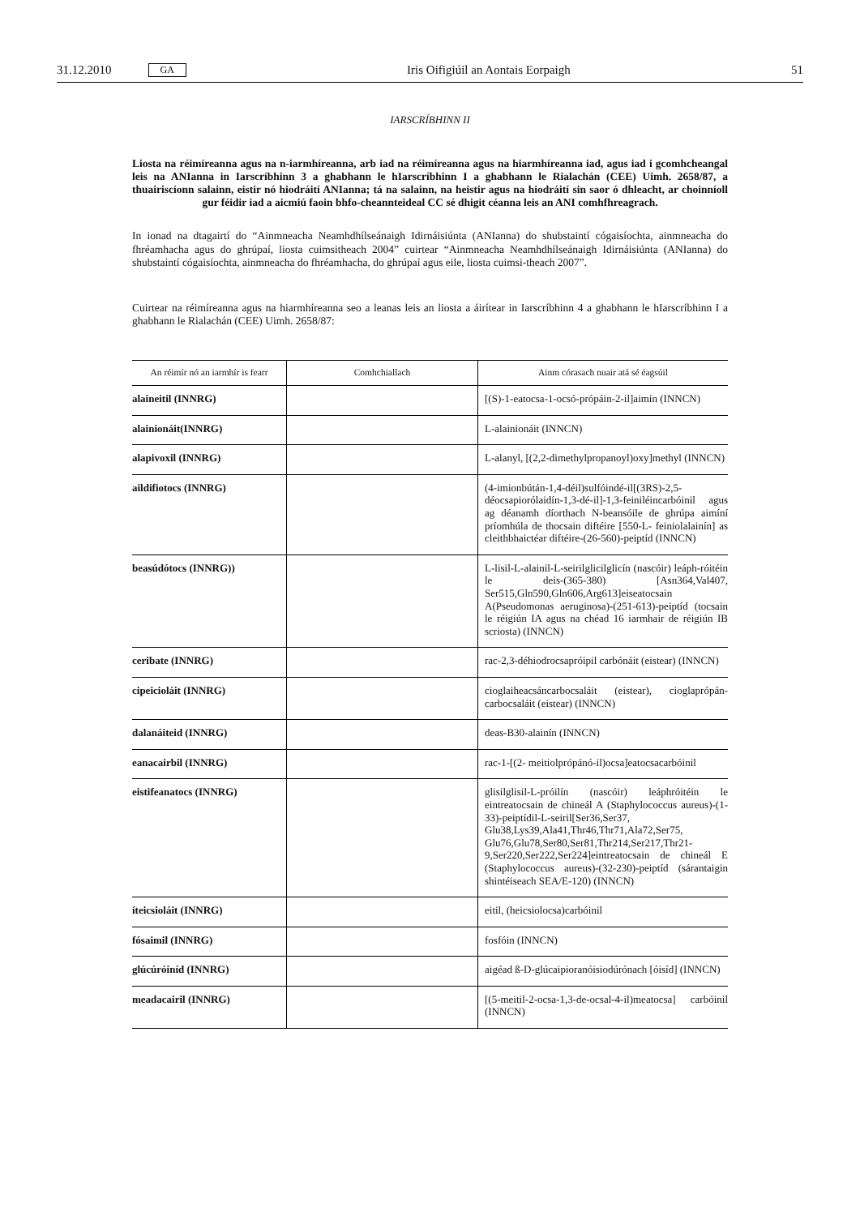31.12.2010 GA Iris Oifigiúil an Aontais Eorpaigh 51
IARSCRÍBHINN II
Liosta na réimíreanna agus na n-iarmhíreanna, arb iad na réimíreanna agus na hiarmhíreanna iad, agus iad i gcomhcheangal leis na ANIanna in Iarscríbhinn 3 a ghabhann le hIarscríbhinn I a ghabhann le Rialachán (CEE) Uimh. 2658/87, a thuairiscíonn salainn, eistir nó hiodráití ANIanna; tá na salainn, na heistir agus na hiodráití sin saor ó dhleacht, ar choinníoll gur féidir iad a aicmiú faoin bhfo-cheannteideal CC sé dhigit céanna leis an ANI comhfhreagrach.
In ionad na dtagairtí do “Ainmneacha Neamhdhílseánaigh Idirnáisiúnta (ANIanna) do shubstaintí cógaisíochta, ainmneacha do fhréamhacha agus do ghrúpaí, liosta cuimsitheach 2004” cuirtear “Ainmneacha Neamhdhílseánaigh Idirnáisiúnta (ANIanna) do shubstaintí cógaisíochta, ainmneacha do fhréamhacha, do ghrúpaí agus eile, liosta cuimsi-theach 2007”.
Cuirtear na réimíreanna agus na hiarmhíreanna seo a leanas leis an liosta a áirítear in Iarscríbhinn 4 a ghabhann le hIarscríbhinn I a ghabhann le Rialachán (CEE) Uimh. 2658/87:
| An réimír nó an iarmhír is fearr | Comhchiallach | Ainm córasach nuair atá sé éagsúil |
| --- | --- | --- |
| alaineitil (INNRG) | | [(S)-1-eatocsa-1-ocsó-própáin-2-il]aimín (INNCN) |
| alainionáit(INNRG) | | L-alainionáit (INNCN) |
| alapivoxil (INNRG) | | L-alanyl, [(2,2-dimethylpropanoyl)oxy]methyl (INNCN) |
| aildifiotocs (INNRG) | | (4-imionbútán-1,4-déil)sulfóindé-il[(3RS)-2,5-déocsapiorólaidín-1,3-dé-il]-1,3-feiniléincarbóinil agus ag déanamh díorthach N-beansóile de ghrúpa aimíní príomhúla de thocsain diftéire [550-L- feiniolalainín] as cleithbhaictéar diftéire-(26-560)-peiptíd (INNCN) |
| beasúdótocs (INNRG)) | | L-lisil-L-alainil-L-seirilglicilglicín (nascóir) leáph-róitéin le deis-(365-380) [Asn364,Val407, Ser515,Gln590,Gln606,Arg613]eiseatocsain A(Pseudomonas aeruginosa)-(251-613)-peiptíd (tocsain le réigiún IA agus na chéad 16 iarmhair de réigiún IB scriosta) (INNCN) |
| ceribate (INNRG) | | rac-2,3-déhiodrocsapróipil carbónáit (eistear) (INNCN) |
| cipeicioláit (INNRG) | | cioglaiheacsáncarbocsaláit (eistear), cioglaprópán-carbocsaláit (eistear) (INNCN) |
| dalanáiteid (INNRG) | | deas-B30-alainín (INNCN) |
| eanacairbil (INNRG) | | rac-1-[(2- meitiolprópánó-il)ocsa]eatocsacarbóinil |
| eistifeanatocs (INNRG) | | glisilglisil-L-próilín (nascóir) leáphróitéin le eintreatocsain de chineál A (Staphylococcus aureus)-(1-33)-peiptídil-L-seiril[Ser36,Ser37, Glu38,Lys39,Ala41,Thr46,Thr71,Ala72,Ser75, Glu76,Glu78,Ser80,Ser81,Thr214,Ser217,Thr21-9,Ser220,Ser222,Ser224]eintreatocsain de chineál E (Staphylococcus aureus)-(32-230)-peiptíd (sárantaigin shintéiseach SEA/E-120) (INNCN) |
| íteicsioláit (INNRG) | | eitil, (heicsiolocsa)carbóinil |
| fósaimil (INNRG) | | fosfóin (INNCN) |
| glúcúróiníd (INNRG) | | aigéad ß-D-glúcaipioranóisiodúrónach [óisíd] (INNCN) |
| meadacairil (INNRG) | | [(5-meitil-2-ocsa-1,3-de-ocsal-4-il)meatocsa] carbóinil (INNCN) |